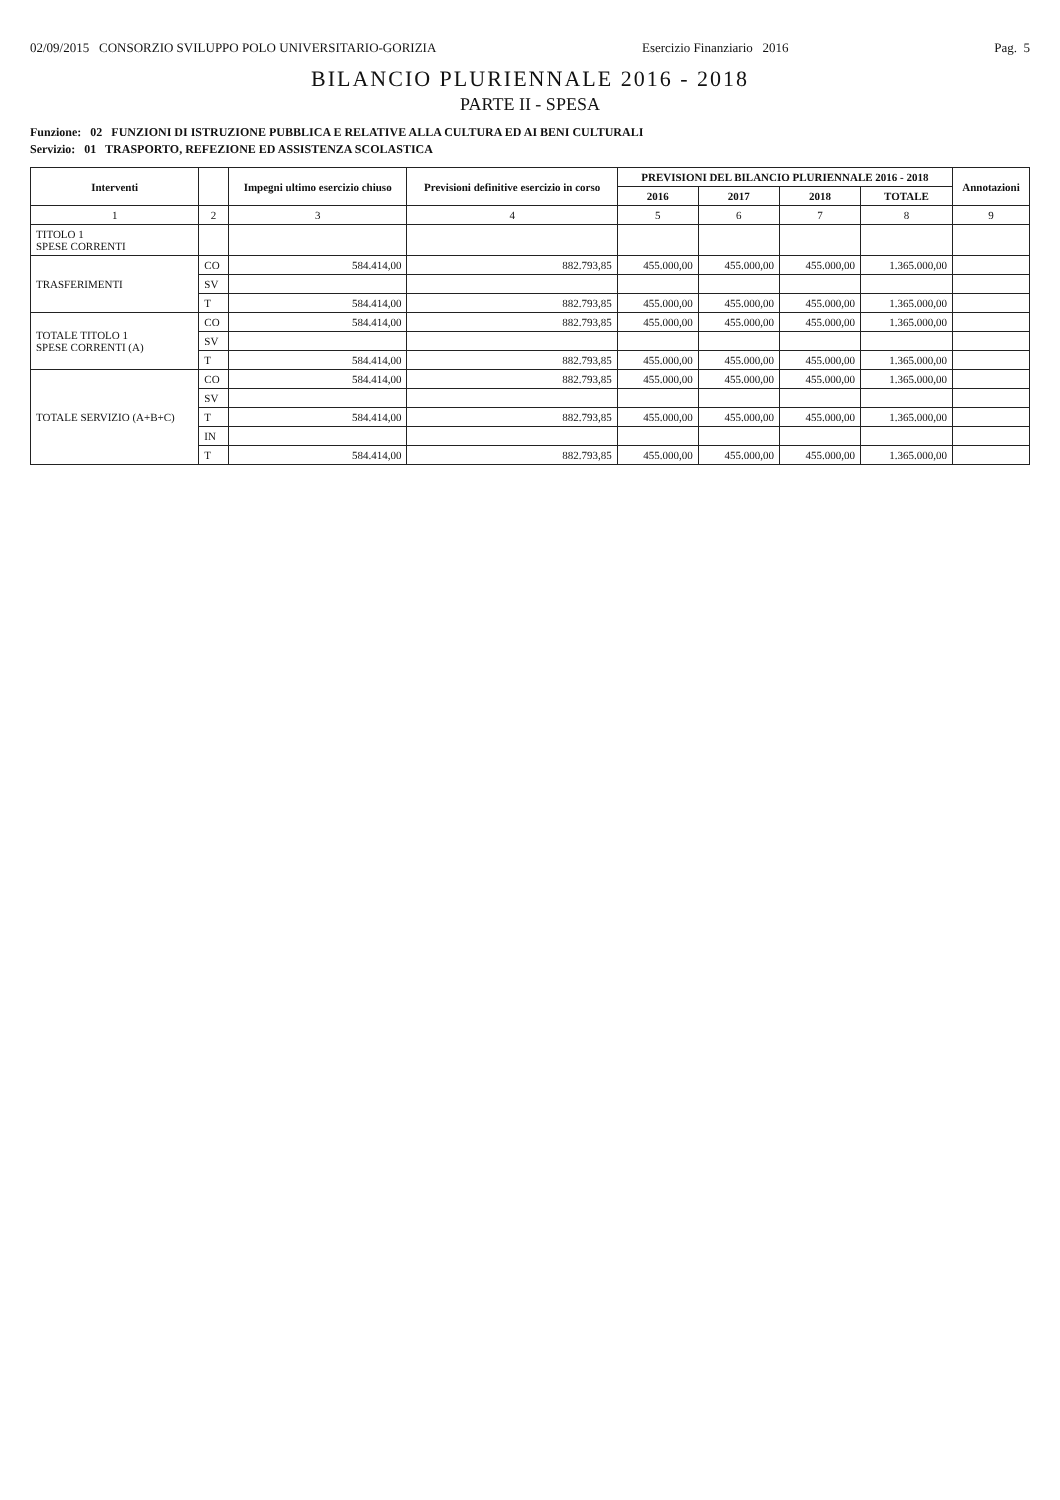02/09/2015 CONSORZIO SVILUPPO POLO UNIVERSITARIO-GORIZIA Esercizio Finanziario 2016 Pag. 5
BILANCIO PLURIENNALE 2016 - 2018
PARTE II - SPESA
Funzione: 02 FUNZIONI DI ISTRUZIONE PUBBLICA E RELATIVE ALLA CULTURA ED AI BENI CULTURALI
Servizio: 01 TRASPORTO, REFEZIONE ED ASSISTENZA SCOLASTICA
| Interventi | | Impegni ultimo esercizio chiuso | Previsioni definitive esercizio in corso | PREVISIONI DEL BILANCIO PLURIENNALE 2016 - 2018 | | | | Annotazioni |
| --- | --- | --- | --- | --- | --- | --- | --- | --- |
| | | | | 2016 | 2017 | 2018 | TOTALE | |
| 1 | 2 | 3 | 4 | 5 | 6 | 7 | 8 | 9 |
| TITOLO 1 SPESE CORRENTI | | | | | | | | |
| TRASFERIMENTI | CO | 584.414,00 | 882.793,85 | 455.000,00 | 455.000,00 | 455.000,00 | 1.365.000,00 | |
| | SV | | | | | | | |
| | T | 584.414,00 | 882.793,85 | 455.000,00 | 455.000,00 | 455.000,00 | 1.365.000,00 | |
| TOTALE TITOLO 1 SPESE CORRENTI (A) | CO | 584.414,00 | 882.793,85 | 455.000,00 | 455.000,00 | 455.000,00 | 1.365.000,00 | |
| | SV | | | | | | | |
| | T | 584.414,00 | 882.793,85 | 455.000,00 | 455.000,00 | 455.000,00 | 1.365.000,00 | |
| TOTALE SERVIZIO (A+B+C) | CO | 584.414,00 | 882.793,85 | 455.000,00 | 455.000,00 | 455.000,00 | 1.365.000,00 | |
| | SV | | | | | | | |
| | T | 584.414,00 | 882.793,85 | 455.000,00 | 455.000,00 | 455.000,00 | 1.365.000,00 | |
| | IN | | | | | | | |
| | T | 584.414,00 | 882.793,85 | 455.000,00 | 455.000,00 | 455.000,00 | 1.365.000,00 | |